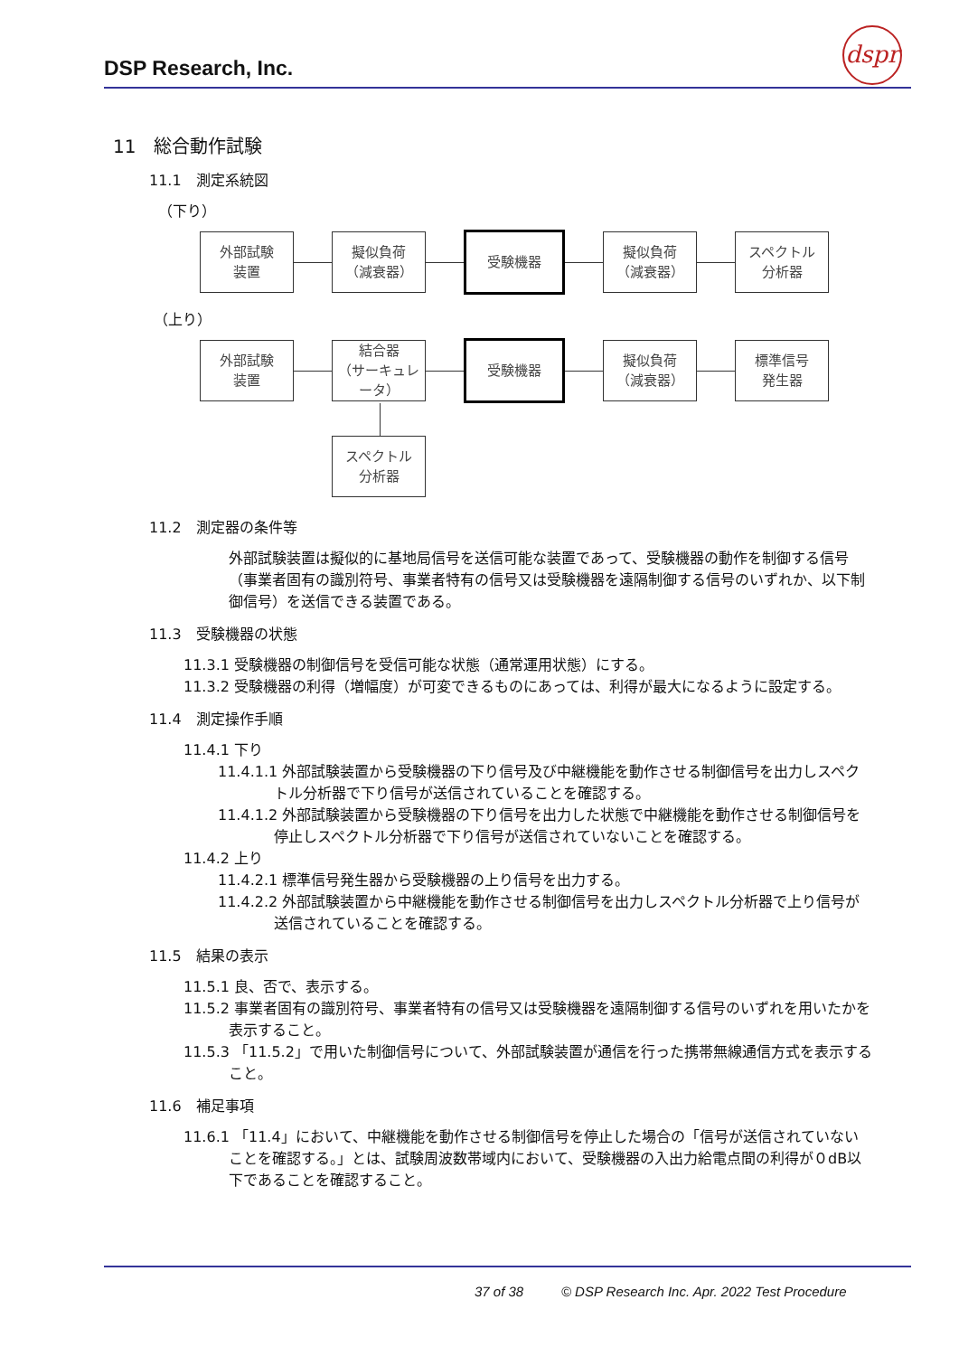DSP Research, Inc.
dspr
11　総合動作試験
11.1　測定系統図
（下り）
外部試験
装置
擬似負荷
（減衰器）
受験機器
擬似負荷
（減衰器）
スペクトル
分析器
（上り）
外部試験
装置
結合器
（サーキュレータ）
受験機器
擬似負荷
（減衰器）
標準信号
発生器
スペクトル
分析器
11.2　測定器の条件等
外部試験装置は擬似的に基地局信号を送信可能な装置であって、受験機器の動作を制御する信号（事業者固有の識別符号、事業者特有の信号又は受験機器を遠隔制御する信号のいずれか、以下制御信号）を送信できる装置である。
11.3　受験機器の状態
11.3.1 受験機器の制御信号を受信可能な状態（通常運用状態）にする。
11.3.2 受験機器の利得（増幅度）が可変できるものにあっては、利得が最大になるように設定する。
11.4　測定操作手順
11.4.1 下り
11.4.1.1 外部試験装置から受験機器の下り信号及び中継機能を動作させる制御信号を出力しスペクトル分析器で下り信号が送信されていることを確認する。
11.4.1.2 外部試験装置から受験機器の下り信号を出力した状態で中継機能を動作させる制御信号を停止しスペクトル分析器で下り信号が送信されていないことを確認する。
11.4.2 上り
11.4.2.1 標準信号発生器から受験機器の上り信号を出力する。
11.4.2.2 外部試験装置から中継機能を動作させる制御信号を出力しスペクトル分析器で上り信号が送信されていることを確認する。
11.5　結果の表示
11.5.1 良、否で、表示する。
11.5.2 事業者固有の識別符号、事業者特有の信号又は受験機器を遠隔制御する信号のいずれを用いたかを表示すること。
11.5.3 「11.5.2」で用いた制御信号について、外部試験装置が通信を行った携帯無線通信方式を表示すること。
11.6　補足事項
11.6.1 「11.4」において、中継機能を動作させる制御信号を停止した場合の「信号が送信されていないことを確認する。」とは、試験周波数帯域内において、受験機器の入出力給電点間の利得が０dB以下であることを確認すること。
37 of 38 © DSP Research Inc. Apr. 2022 Test Procedure